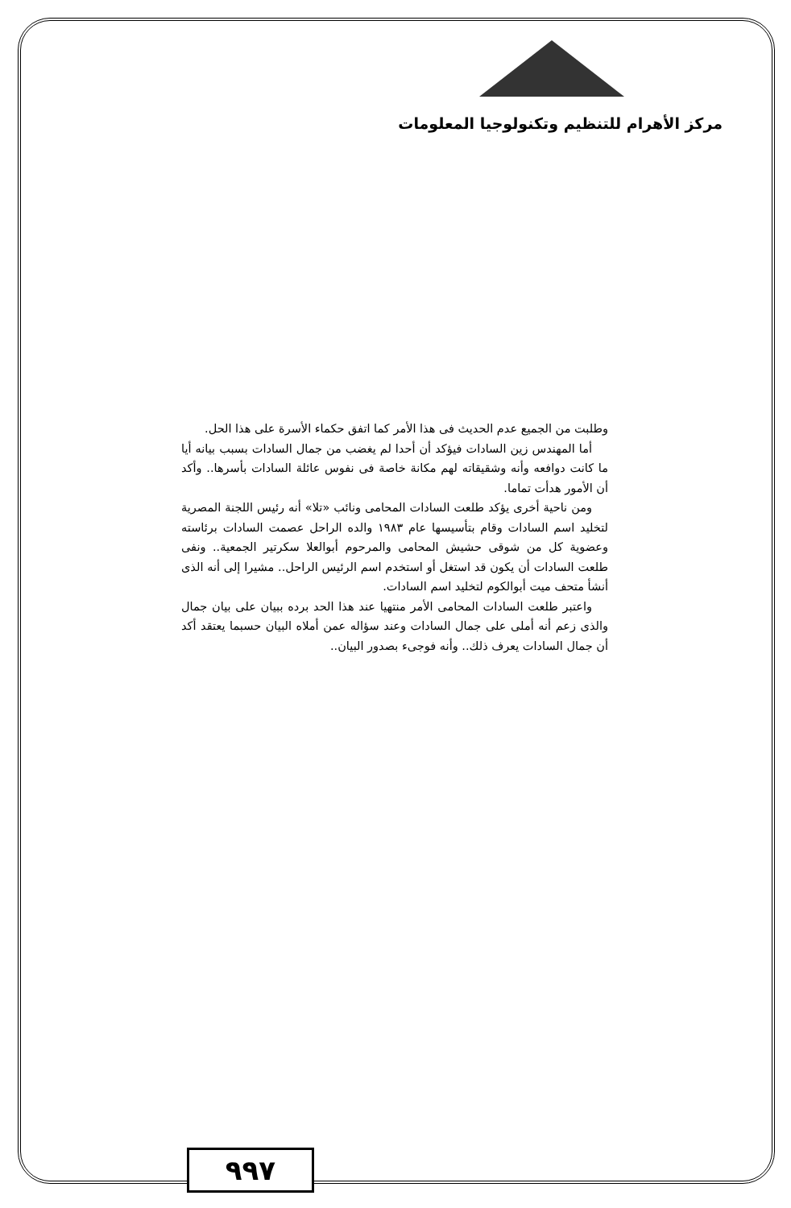مركز الأهرام للتنظيم وتكنولوجيا المعلومات
وطلبت من الجميع عدم الحديث فى هذا الأمر كما اتفق حكماء الأسرة على هذا الحل.
أما المهندس زين السادات فيؤكد أن أحدا لم يغضب من جمال السادات بسبب بيانه أيا ما كانت دوافعه وأنه وشقيقاته لهم مكانة خاصة فى نفوس عائلة السادات بأسرها.. وأكد أن الأمور هدأت تماما.
ومن ناحية أخرى يؤكد طلعت السادات المحامى ونائب «تلا» أنه رئيس اللجنة المصرية لتخليد اسم السادات وقام بتأسيسها عام ١٩٨٣ والده الراحل عصمت السادات برئاسته وعضوية كل من شوقى حشيش المحامى والمرحوم أبوالعلا سكرتير الجمعية.. ونفى طلعت السادات أن يكون قد استغل أو استخدم اسم الرئيس الراحل.. مشيرا إلى أنه الذى أنشأ متحف ميت أبوالكوم لتخليد اسم السادات.
واعتبر طلعت السادات المحامى الأمر منتهيا عند هذا الحد برده ببيان على بيان جمال والذى زعم أنه أملى على جمال السادات وعند سؤاله عمن أملاه البيان حسبما يعتقد أكد أن جمال السادات يعرف ذلك.. وأنه فوجىء بصدور البيان..
٩٩٧